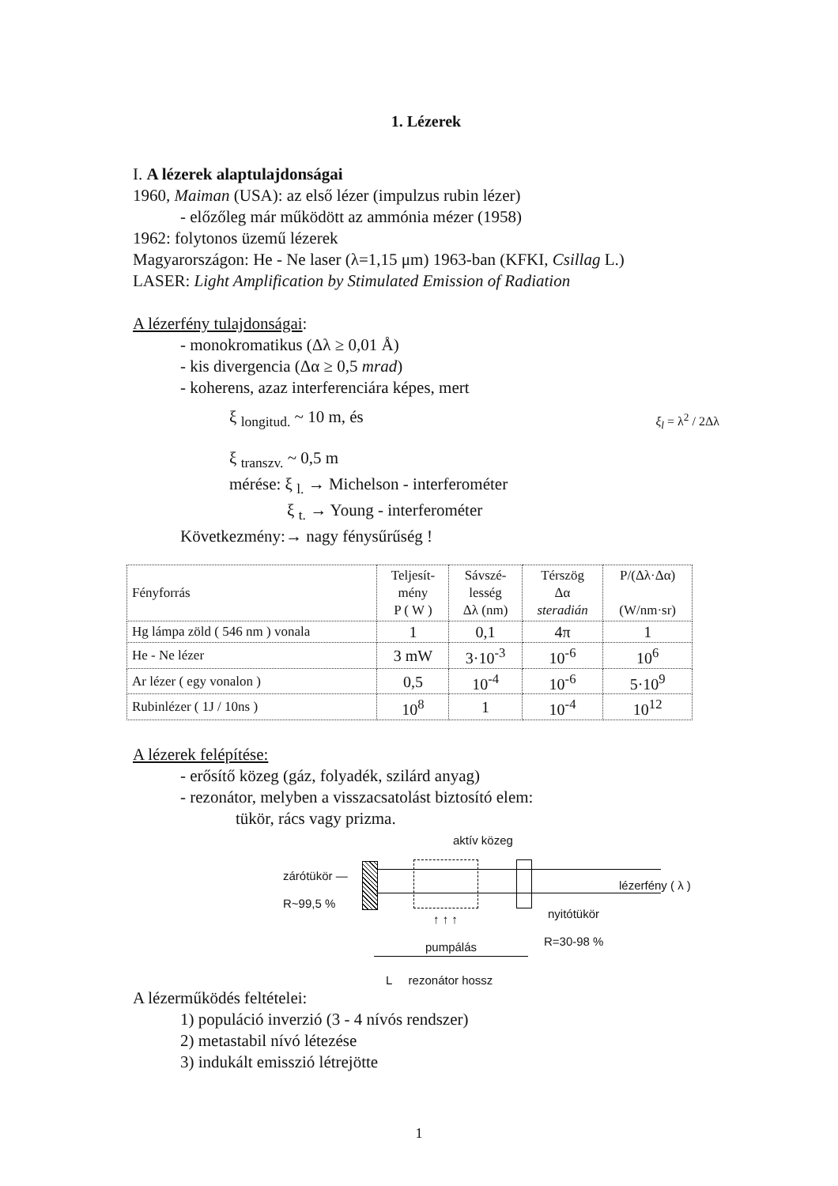1. Lézerek
I. A lézerek alaptulajdonságai
1960, Maiman (USA): az első lézer (impulzus rubin lézer)
- előzőleg már működött az ammónia mézer (1958)
1962: folytonos üzemű lézerek
Magyarországon: He - Ne laser (λ=1,15 μm) 1963-ban (KFKI, Csillag L.)
LASER: Light Amplification by Stimulated Emission of Radiation
A lézerfény tulajdonságai:
- monokromatikus (Δλ ≥ 0,01 Å)
- kis divergencia (Δα ≥ 0,5 mrad)
- koherens, azaz interferenciára képes, mert
ξ <sub>longitud.</sub> ~ 10 m, és ξ<sub>l</sub> = λ<sup>2</sup> / 2Δλ
ξ <sub>transzv.</sub> ~ 0,5 m
mérése: ξ <sub>l.</sub> → Michelson - interferométer
ξ <sub>t.</sub> → Young - interferométer
Következmény:→ nagy fénysűrűség !
| Fényforrás | Teljesít- mény P ( W ) | Sávszé- lesség Δλ (nm) | Térszög Δα steradián | P/(Δλ·Δα) (W/nm·sr) |
| --- | --- | --- | --- | --- |
| Hg lámpa zöld ( 546 nm ) vonala | 1 | 0,1 | 4π | 1 |
| He - Ne lézer | 3 mW | 3·10<sup>-3</sup> | 10<sup>-6</sup> | 10<sup>6</sup> |
| Ar lézer ( egy vonalon ) | 0,5 | 10<sup>-4</sup> | 10<sup>-6</sup> | 5·10<sup>9</sup> |
| Rubinlézer ( 1J / 10ns ) | 10<sup>8</sup> | 1 | 10<sup>-4</sup> | 10<sup>12</sup> |
A lézerek felépítése:
- erősítő közeg (gáz, folyadék, szilárd anyag)
- rezonátor, melyben a visszacsatolást biztosító elem:
tükör, rács vagy prizma.
aktív közeg
zárótükör —
R~99,5 %
lézerfény ( λ )
nyitótükör
↑ ↑ ↑
pumpálás R=30-98 %
L rezonátor hossz
A lézerműködés feltételei:
1) populáció inverzió (3 - 4 nívós rendszer)
2) metastabil nívó létezése
3) indukált emisszió létrejötte
1